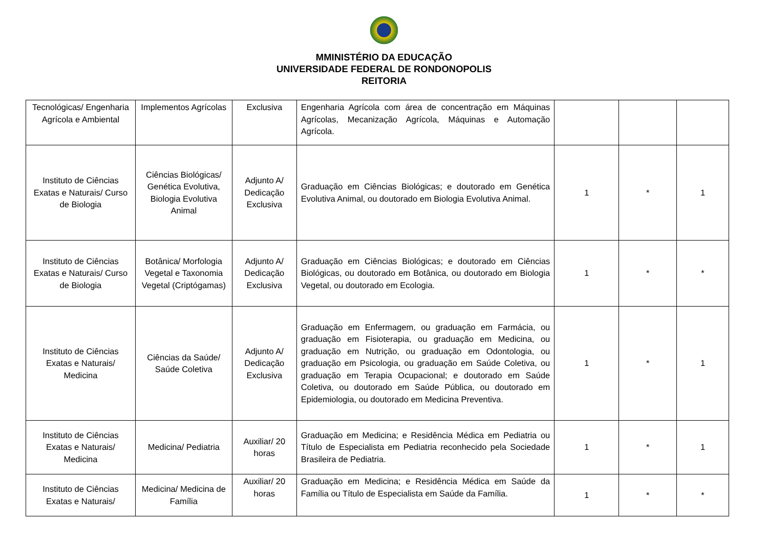MMINISTÉRIO DA EDUCAÇÃO
UNIVERSIDADE FEDERAL DE RONDONOPOLIS
REITORIA
| Tecnológicas/ Engenharia Agrícola e Ambiental | Implementos Agrícolas | Exclusiva | Engenharia Agrícola com área de concentração em Máquinas Agrícolas, Mecanização Agrícola, Máquinas e Automação Agrícola. | | | |
| Instituto de Ciências Exatas e Naturais/ Curso de Biologia | Ciências Biológicas/ Genética Evolutiva, Biologia Evolutiva Animal | Adjunto A/ Dedicação Exclusiva | Graduação em Ciências Biológicas; e doutorado em Genética Evolutiva Animal, ou doutorado em Biologia Evolutiva Animal. | 1 | * | 1 |
| Instituto de Ciências Exatas e Naturais/ Curso de Biologia | Botânica/ Morfologia Vegetal e Taxonomia Vegetal (Criptógamas) | Adjunto A/ Dedicação Exclusiva | Graduação em Ciências Biológicas; e doutorado em Ciências Biológicas, ou doutorado em Botânica, ou doutorado em Biologia Vegetal, ou doutorado em Ecologia. | 1 | * | * |
| Instituto de Ciências Exatas e Naturais/ Medicina | Ciências da Saúde/ Saúde Coletiva | Adjunto A/ Dedicação Exclusiva | Graduação em Enfermagem, ou graduação em Farmácia, ou graduação em Fisioterapia, ou graduação em Medicina, ou graduação em Nutrição, ou graduação em Odontologia, ou graduação em Psicologia, ou graduação em Saúde Coletiva, ou graduação em Terapia Ocupacional; e doutorado em Saúde Coletiva, ou doutorado em Saúde Pública, ou doutorado em Epidemiologia, ou doutorado em Medicina Preventiva. | 1 | * | 1 |
| Instituto de Ciências Exatas e Naturais/ Medicina | Medicina/ Pediatria | Auxiliar/ 20 horas | Graduação em Medicina; e Residência Médica em Pediatria ou Título de Especialista em Pediatria reconhecido pela Sociedade Brasileira de Pediatria. | 1 | * | 1 |
| Instituto de Ciências Exatas e Naturais/ | Medicina/ Medicina de Família | Auxiliar/ 20 horas | Graduação em Medicina; e Residência Médica em Saúde da Família ou Título de Especialista em Saúde da Família. | 1 | * | * |